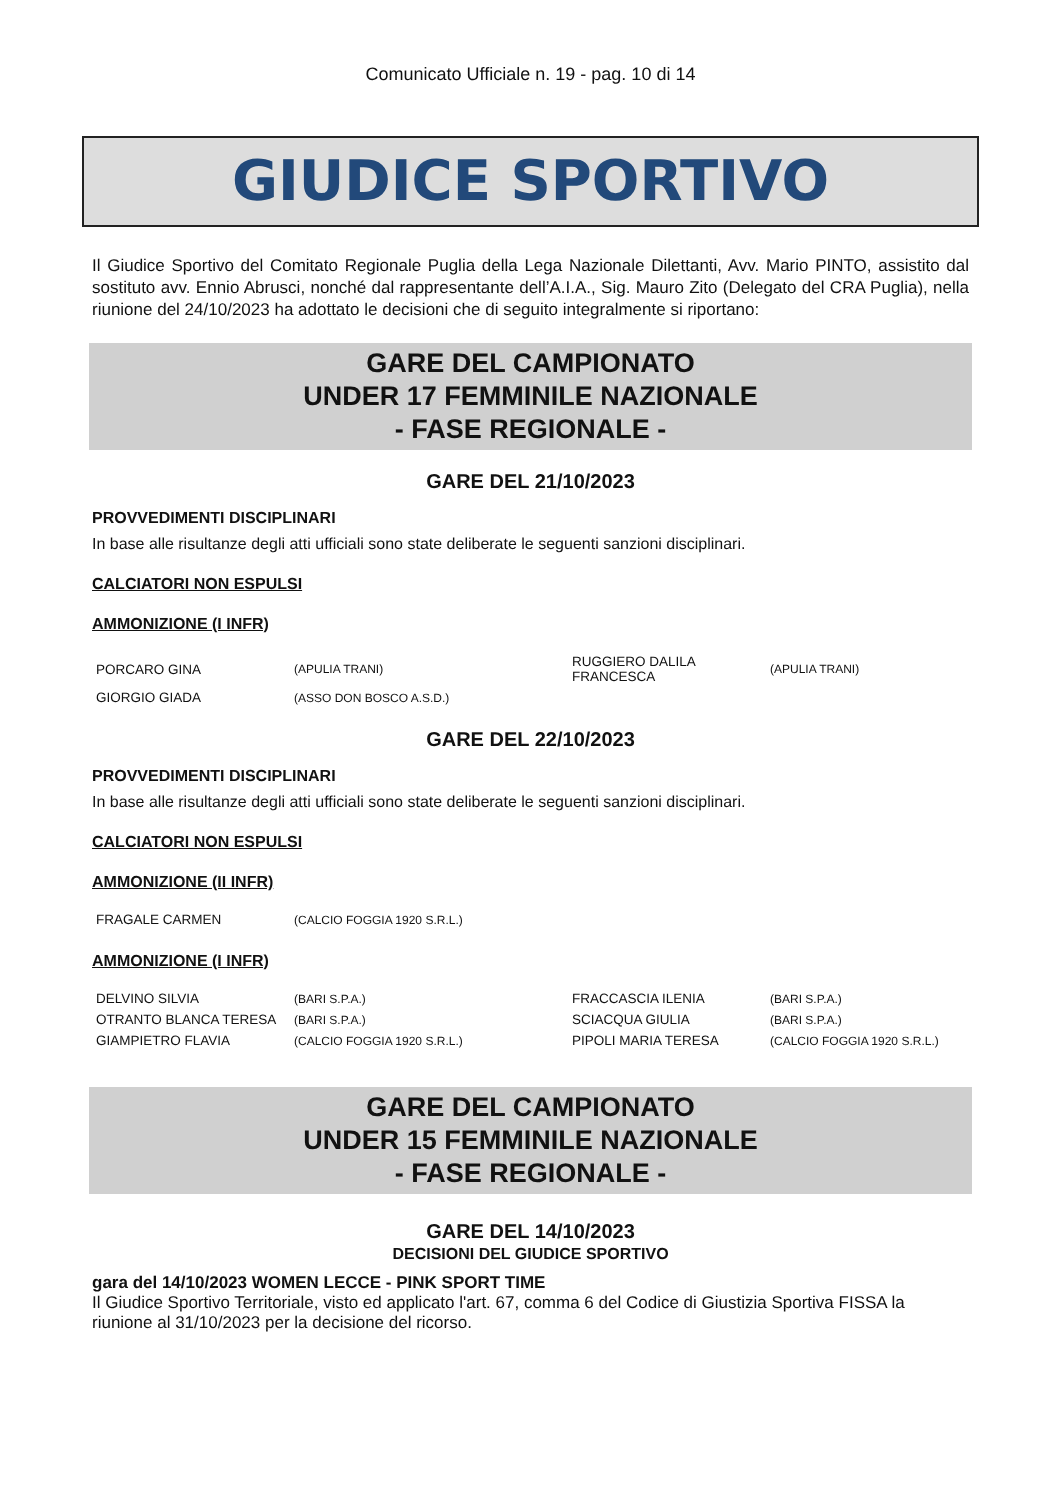Comunicato Ufficiale n. 19 - pag. 10 di 14
GIUDICE SPORTIVO
Il Giudice Sportivo del Comitato Regionale Puglia della Lega Nazionale Dilettanti, Avv. Mario PINTO, assistito dal sostituto avv. Ennio Abrusci, nonché dal rappresentante dell’A.I.A., Sig. Mauro Zito (Delegato del CRA Puglia), nella riunione del 24/10/2023 ha adottato le decisioni che di seguito integralmente si riportano:
GARE DEL CAMPIONATO
UNDER 17 FEMMINILE NAZIONALE
- FASE REGIONALE -
GARE DEL 21/10/2023
PROVVEDIMENTI DISCIPLINARI
In base alle risultanze degli atti ufficiali sono state deliberate le seguenti sanzioni disciplinari.
CALCIATORI NON ESPULSI
AMMONIZIONE (I INFR)
| PORCARO GINA | (APULIA TRANI) | RUGGIERO DALILA FRANCESCA | (APULIA TRANI) |
| GIORGIO GIADA | (ASSO DON BOSCO A.S.D.) | | |
GARE DEL 22/10/2023
PROVVEDIMENTI DISCIPLINARI
In base alle risultanze degli atti ufficiali sono state deliberate le seguenti sanzioni disciplinari.
CALCIATORI NON ESPULSI
AMMONIZIONE (II INFR)
| FRAGALE CARMEN | (CALCIO FOGGIA 1920 S.R.L.) |
AMMONIZIONE (I INFR)
| DELVINO SILVIA | (BARI S.P.A.) | FRACCASCIA ILENIA | (BARI S.P.A.) |
| OTRANTO BLANCA TERESA | (BARI S.P.A.) | SCIACQUA GIULIA | (BARI S.P.A.) |
| GIAMPIETRO FLAVIA | (CALCIO FOGGIA 1920 S.R.L.) | PIPOLI MARIA TERESA | (CALCIO FOGGIA 1920 S.R.L.) |
GARE DEL CAMPIONATO
UNDER 15 FEMMINILE NAZIONALE
- FASE REGIONALE -
GARE DEL 14/10/2023
DECISIONI DEL GIUDICE SPORTIVO
gara del 14/10/2023 WOMEN LECCE - PINK SPORT TIME
Il Giudice Sportivo Territoriale, visto ed applicato l'art. 67, comma 6 del Codice di Giustizia Sportiva FISSA la riunione al 31/10/2023 per la decisione del ricorso.